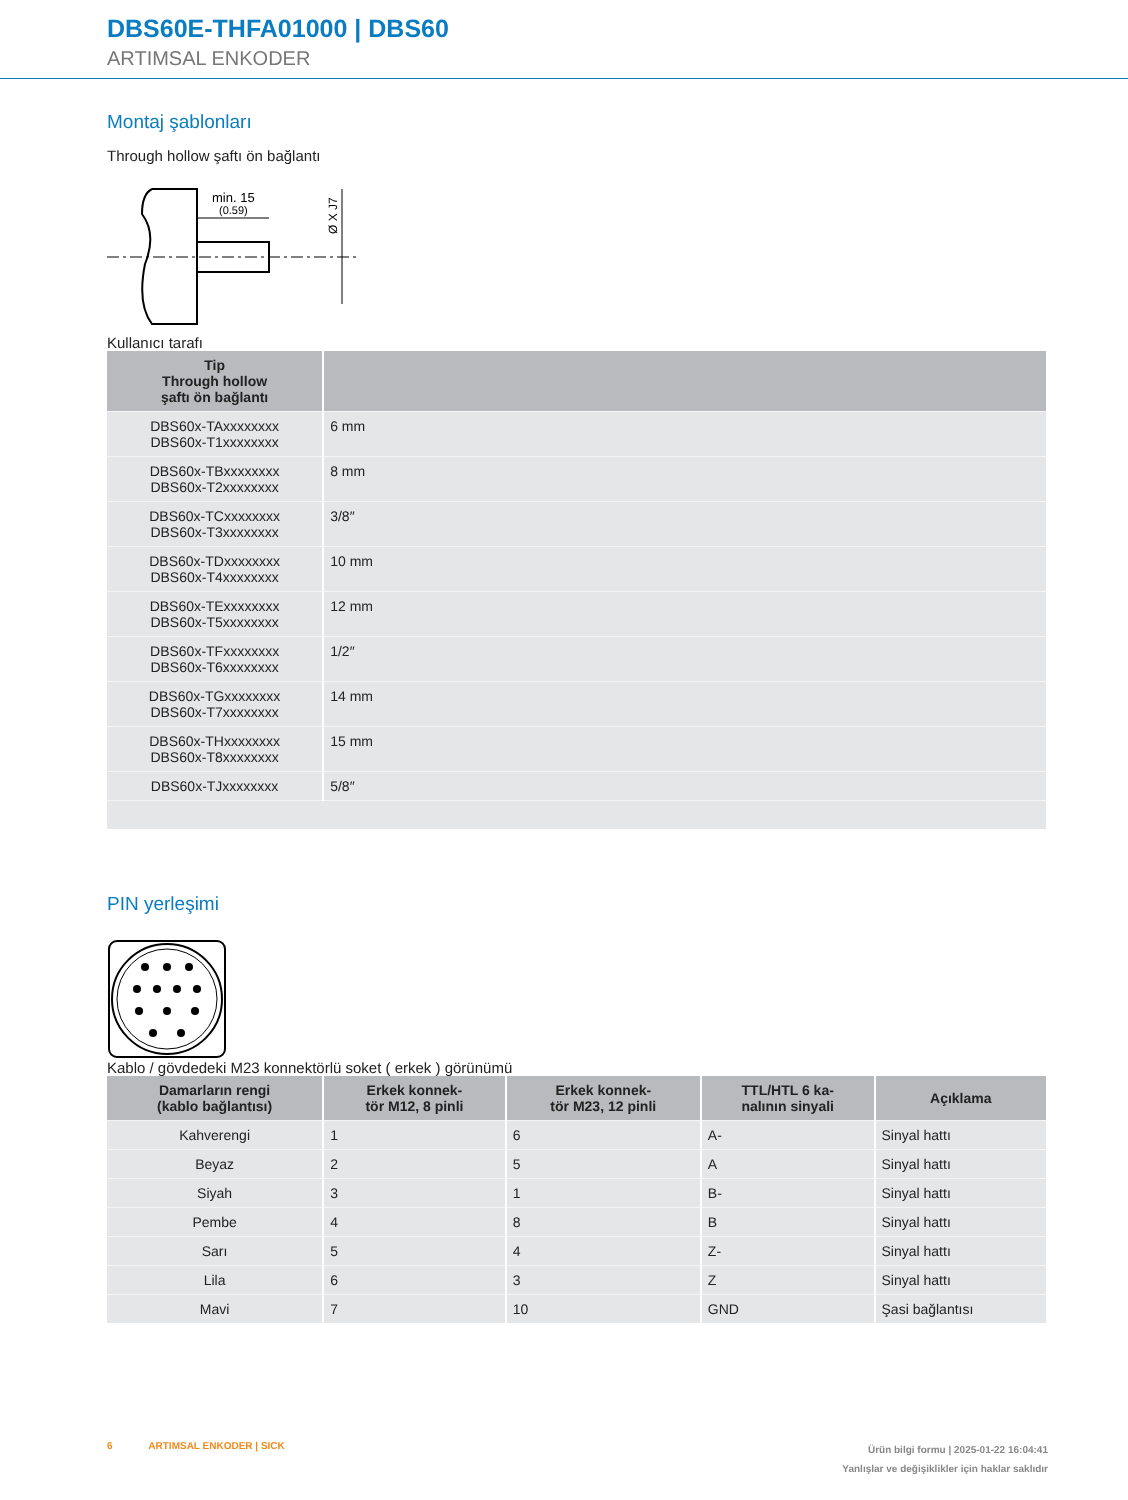DBS60E-THFA01000 | DBS60
ARTIMSAL ENKODER
Montaj şablonları
Through hollow şaftı ön bağlantı
min. 15
(0.59)
Ø X J7
Kullanıcı tarafı
| Tip Through hollow şaftı ön bağlantı | |
| --- | --- |
| DBS60x-TAxxxxxxxx DBS60x-T1xxxxxxxx | 6 mm |
| DBS60x-TBxxxxxxxx DBS60x-T2xxxxxxxx | 8 mm |
| DBS60x-TCxxxxxxxx DBS60x-T3xxxxxxxx | 3/8″ |
| DBS60x-TDxxxxxxxx DBS60x-T4xxxxxxxx | 10 mm |
| DBS60x-TExxxxxxxx DBS60x-T5xxxxxxxx | 12 mm |
| DBS60x-TFxxxxxxxx DBS60x-T6xxxxxxxx | 1/2″ |
| DBS60x-TGxxxxxxxx DBS60x-T7xxxxxxxx | 14 mm |
| DBS60x-THxxxxxxxx DBS60x-T8xxxxxxxx | 15 mm |
| DBS60x-TJxxxxxxxx | 5/8″ |
PIN yerleşimi
Kablo / gövdedeki M23 konnektörlü soket ( erkek ) görünümü
| Damarların rengi (kablo bağlantısı) | Erkek konnek- tör M12, 8 pinli | Erkek konnek- tör M23, 12 pinli | TTL/HTL 6 ka- nalının sinyali | Açıklama |
| --- | --- | --- | --- | --- |
| Kahverengi | 1 | 6 | A- | Sinyal hattı |
| Beyaz | 2 | 5 | A | Sinyal hattı |
| Siyah | 3 | 1 | B- | Sinyal hattı |
| Pembe | 4 | 8 | B | Sinyal hattı |
| Sarı | 5 | 4 | Z- | Sinyal hattı |
| Lila | 6 | 3 | Z | Sinyal hattı |
| Mavi | 7 | 10 | GND | Şasi bağlantısı |
Ürün bilgi formu | 2025-01-22 16:04:41
Yanlışlar ve değişiklikler için haklar saklıdır 6 ARTIMSAL ENKODER | SICK